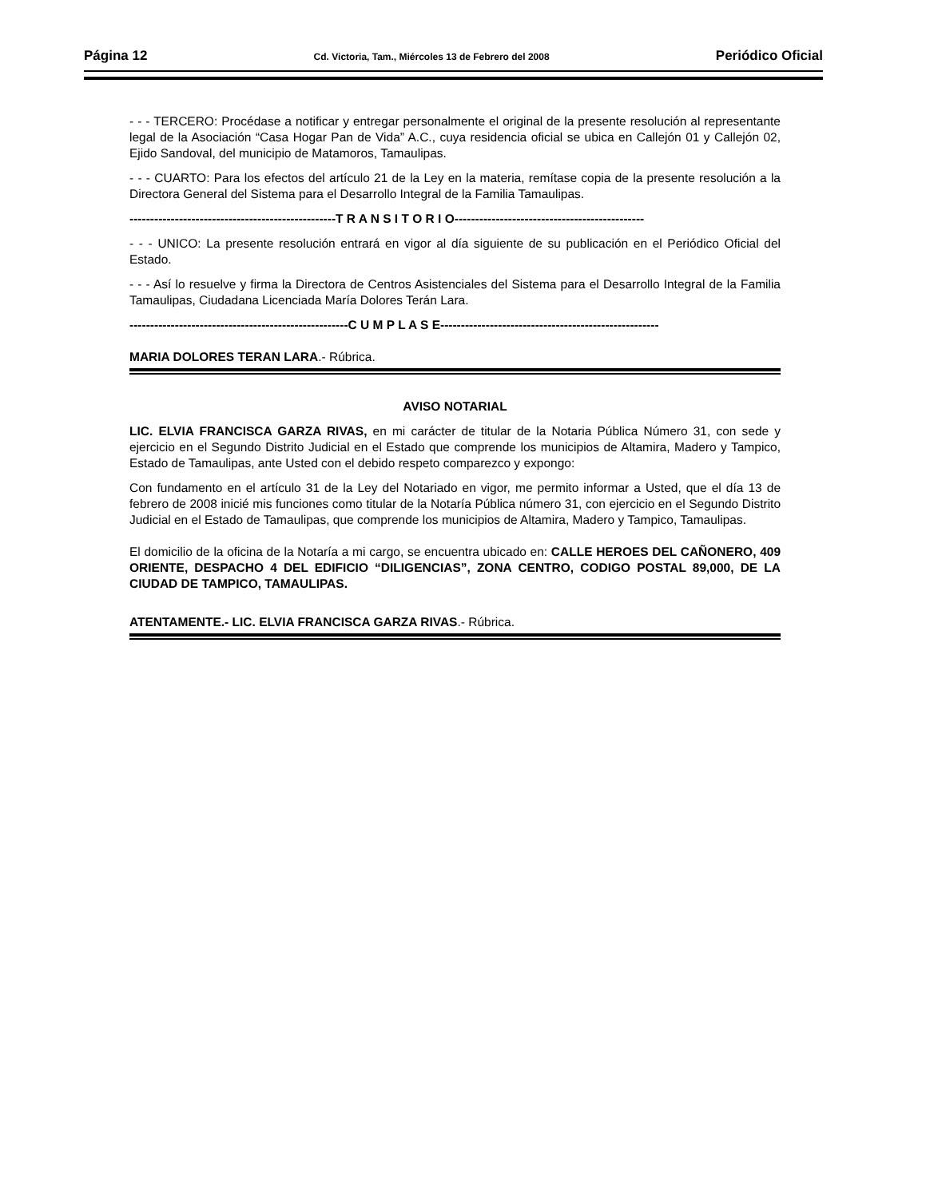Página 12 Cd. Victoria, Tam., Miércoles 13 de Febrero del 2008 Periódico Oficial
- - - TERCERO: Procédase a notificar y entregar personalmente el original de la presente resolución al representante legal de la Asociación “Casa Hogar Pan de Vida” A.C., cuya residencia oficial se ubica en Callejón 01 y Callejón 02, Ejido Sandoval, del municipio de Matamoros, Tamaulipas.
- - - CUARTO: Para los efectos del artículo 21 de la Ley en la materia, remítase copia de la presente resolución a la Directora General del Sistema para el Desarrollo Integral de la Familia Tamaulipas.
--------------------------------------------------T R A N S I T O R I O----------------------------------------------
- - - UNICO: La presente resolución entrará en vigor al día siguiente de su publicación en el Periódico Oficial del Estado.
- - - Así lo resuelve y firma la Directora de Centros Asistenciales del Sistema para el Desarrollo Integral de la Familia Tamaulipas, Ciudadana Licenciada María Dolores Terán Lara.
-----------------------------------------------------C U M P L A S E-----------------------------------------------------
MARIA DOLORES TERAN LARA.- Rúbrica.
AVISO NOTARIAL
LIC. ELVIA FRANCISCA GARZA RIVAS, en mi carácter de titular de la Notaria Pública Número 31, con sede y ejercicio en el Segundo Distrito Judicial en el Estado que comprende los municipios de Altamira, Madero y Tampico, Estado de Tamaulipas, ante Usted con el debido respeto comparezco y expongo:
Con fundamento en el artículo 31 de la Ley del Notariado en vigor, me permito informar a Usted, que el día 13 de febrero de 2008 inicié mis funciones como titular de la Notaría Pública número 31, con ejercicio en el Segundo Distrito Judicial en el Estado de Tamaulipas, que comprende los municipios de Altamira, Madero y Tampico, Tamaulipas.
El domicilio de la oficina de la Notaría a mi cargo, se encuentra ubicado en: CALLE HEROES DEL CAÑONERO, 409 ORIENTE, DESPACHO 4 DEL EDIFICIO “DILIGENCIAS”, ZONA CENTRO, CODIGO POSTAL 89,000, DE LA CIUDAD DE TAMPICO, TAMAULIPAS.
ATENTAMENTE.- LIC. ELVIA FRANCISCA GARZA RIVAS.- Rúbrica.